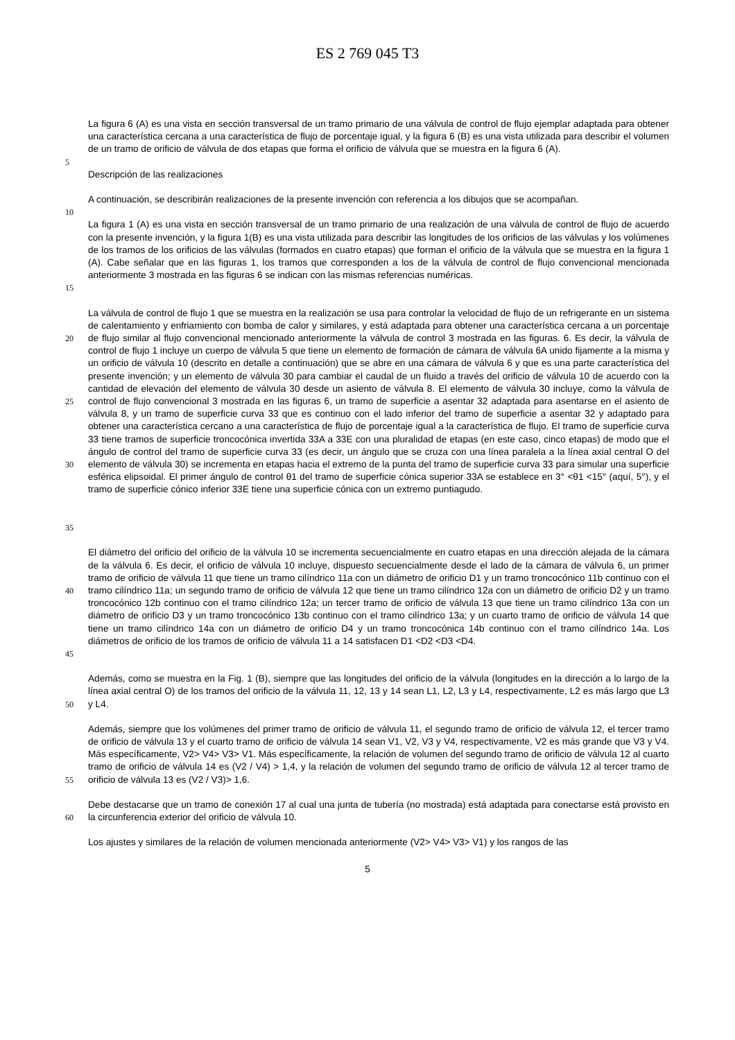ES 2 769 045 T3
La figura 6 (A) es una vista en sección transversal de un tramo primario de una válvula de control de flujo ejemplar adaptada para obtener una característica cercana a una característica de flujo de porcentaje igual, y la figura 6 (B) es una vista utilizada para describir el volumen de un tramo de orificio de válvula de dos etapas que forma el orificio de válvula que se muestra en la figura 6 (A).
5
Descripción de las realizaciones
A continuación, se describirán realizaciones de la presente invención con referencia a los dibujos que se acompañan.
10
15 La figura 1 (A) es una vista en sección transversal de un tramo primario de una realización de una válvula de control de flujo de acuerdo con la presente invención, y la figura 1(B) es una vista utilizada para describir las longitudes de los orificios de las válvulas y los volúmenes de los tramos de los orificios de las válvulas (formados en cuatro etapas) que forman el orificio de la válvula que se muestra en la figura 1 (A). Cabe señalar que en las figuras 1, los tramos que corresponden a los de la válvula de control de flujo convencional mencionada anteriormente 3 mostrada en las figuras 6 se indican con las mismas referencias numéricas.
20
25
30
35
La válvula de control de flujo 1 que se muestra en la realización se usa para controlar la velocidad de flujo de un refrigerante en un sistema de calentamiento y enfriamiento con bomba de calor y similares, y está adaptada para obtener una característica cercana a un porcentaje de flujo similar al flujo convencional mencionado anteriormente la válvula de control 3 mostrada en las figuras. 6. Es decir, la válvula de control de flujo 1 incluye un cuerpo de válvula 5 que tiene un elemento de formación de cámara de válvula 6A unido fijamente a la misma y un orificio de válvula 10 (descrito en detalle a continuación) que se abre en una cámara de válvula 6 y que es una parte característica del presente invención; y un elemento de válvula 30 para cambiar el caudal de un fluido a través del orificio de válvula 10 de acuerdo con la cantidad de elevación del elemento de válvula 30 desde un asiento de válvula 8. El elemento de válvula 30 incluye, como la válvula de control de flujo convencional 3 mostrada en las figuras 6, un tramo de superficie a asentar 32 adaptada para asentarse en el asiento de válvula 8, y un tramo de superficie curva 33 que es continuo con el lado inferior del tramo de superficie a asentar 32 y adaptado para obtener una característica cercano a una característica de flujo de porcentaje igual a la característica de flujo. El tramo de superficie curva 33 tiene tramos de superficie troncocónica invertida 33A a 33E con una pluralidad de etapas (en este caso, cinco etapas) de modo que el ángulo de control del tramo de superficie curva 33 (es decir, un ángulo que se cruza con una línea paralela a la línea axial central O del elemento de válvula 30) se incrementa en etapas hacia el extremo de la punta del tramo de superficie curva 33 para simular una superficie esférica elipsoidal. El primer ángulo de control θ1 del tramo de superficie cónica superior 33A se establece en 3° <θ1 <15° (aquí, 5°), y el tramo de superficie cónico inferior 33E tiene una superficie cónica con un extremo puntiagudo.
40
45
El diámetro del orificio del orificio de la válvula 10 se incrementa secuencialmente en cuatro etapas en una dirección alejada de la cámara de la válvula 6. Es decir, el orificio de válvula 10 incluye, dispuesto secuencialmente desde el lado de la cámara de válvula 6, un primer tramo de orificio de válvula 11 que tiene un tramo cilíndrico 11a con un diámetro de orificio D1 y un tramo troncocónico 11b continuo con el tramo cilíndrico 11a; un segundo tramo de orificio de válvula 12 que tiene un tramo cilíndrico 12a con un diámetro de orificio D2 y un tramo troncocónico 12b continuo con el tramo cilíndrico 12a; un tercer tramo de orificio de válvula 13 que tiene un tramo cilíndrico 13a con un diámetro de orificio D3 y un tramo troncocónico 13b continuo con el tramo cilíndrico 13a; y un cuarto tramo de orificio de válvula 14 que tiene un tramo cilíndrico 14a con un diámetro de orificio D4 y un tramo troncocónica 14b continuo con el tramo cilíndrico 14a. Los diámetros de orificio de los tramos de orificio de válvula 11 a 14 satisfacen D1 <D2 <D3 <D4.
50 Además, como se muestra en la Fig. 1 (B), siempre que las longitudes del orificio de la válvula (longitudes en la dirección a lo largo de la línea axial central O) de los tramos del orificio de la válvula 11, 12, 13 y 14 sean L1, L2, L3 y L4, respectivamente, L2 es más largo que L3 y L4.
55 Además, siempre que los volúmenes del primer tramo de orificio de válvula 11, el segundo tramo de orificio de válvula 12, el tercer tramo de orificio de válvula 13 y el cuarto tramo de orificio de válvula 14 sean V1, V2, V3 y V4, respectivamente, V2 es más grande que V3 y V4. Más específicamente, V2> V4> V3> V1. Más específicamente, la relación de volumen del segundo tramo de orificio de válvula 12 al cuarto tramo de orificio de válvula 14 es (V2 / V4) > 1,4, y la relación de volumen del segundo tramo de orificio de válvula 12 al tercer tramo de orificio de válvula 13 es (V2 / V3)> 1,6.
60 Debe destacarse que un tramo de conexión 17 al cual una junta de tubería (no mostrada) está adaptada para conectarse está provisto en la circunferencia exterior del orificio de válvula 10.
Los ajustes y similares de la relación de volumen mencionada anteriormente (V2> V4> V3> V1) y los rangos de las
5